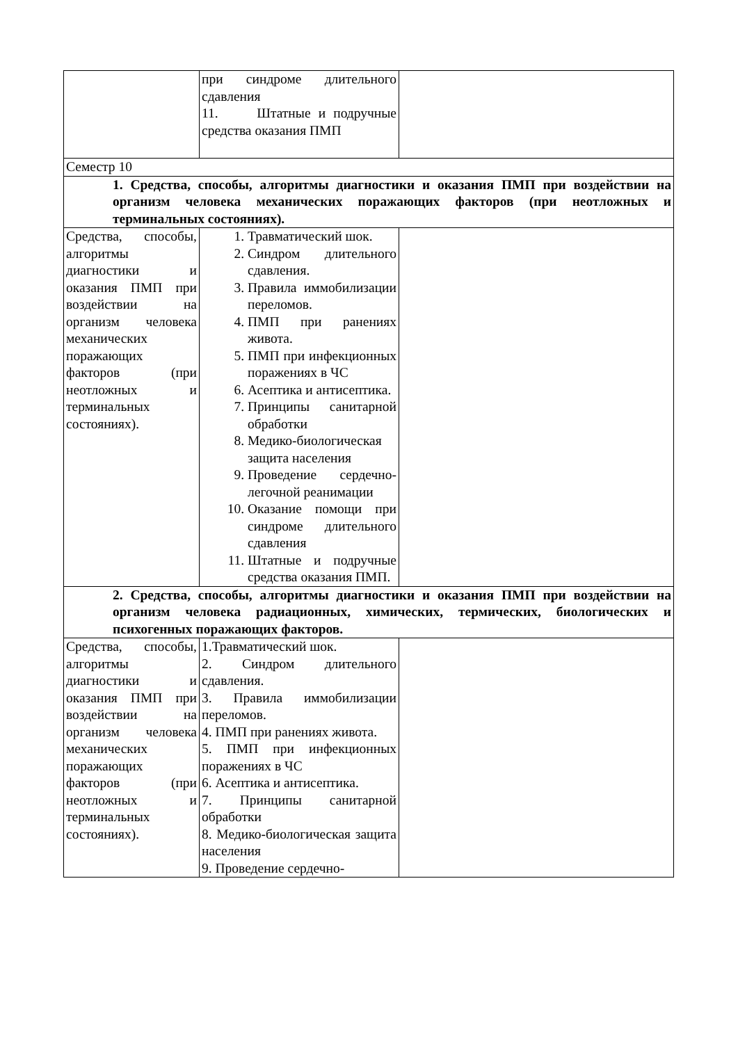| | при синдроме длительного сдавления 11. Штатные и подручные средства оказания ПМП | |
| Семестр 10 | | |
| 1. Средства, способы, алгоритмы диагностики и оказания ПМП при воздействии на организм человека механических поражающих факторов (при неотложных и терминальных состояниях). | | |
| Средства, способы, алгоритмы диагностики и оказания ПМП при воздействии на организм человека механических поражающих факторов (при неотложных и терминальных состояниях). | 1. Травматический шок. 2. Синдром длительного сдавления. 3. Правила иммобилизации переломов. 4. ПМП при ранениях живота. 5. ПМП при инфекционных поражениях в ЧС 6. Асептика и антисептика. 7. Принципы санитарной обработки 8. Медико-биологическая защита населения 9. Проведение сердечно-легочной реанимации 10. Оказание помощи при синдроме длительного сдавления 11. Штатные и подручные средства оказания ПМП. | |
| 2. Средства, способы, алгоритмы диагностики и оказания ПМП при воздействии на организм человека радиационных, химических, термических, биологических и психогенных поражающих факторов. | | |
| Средства, способы, алгоритмы диагностики и оказания ПМП при воздействии на организм человека механических поражающих факторов (при неотложных и терминальных состояниях). | 1.Травматический шок. 2. Синдром длительного сдавления. 3. Правила иммобилизации переломов. 4. ПМП при ранениях живота. 5. ПМП при инфекционных поражениях в ЧС 6. Асептика и антисептика. 7. Принципы санитарной обработки 8. Медико-биологическая защита населения 9. Проведение сердечно- | |